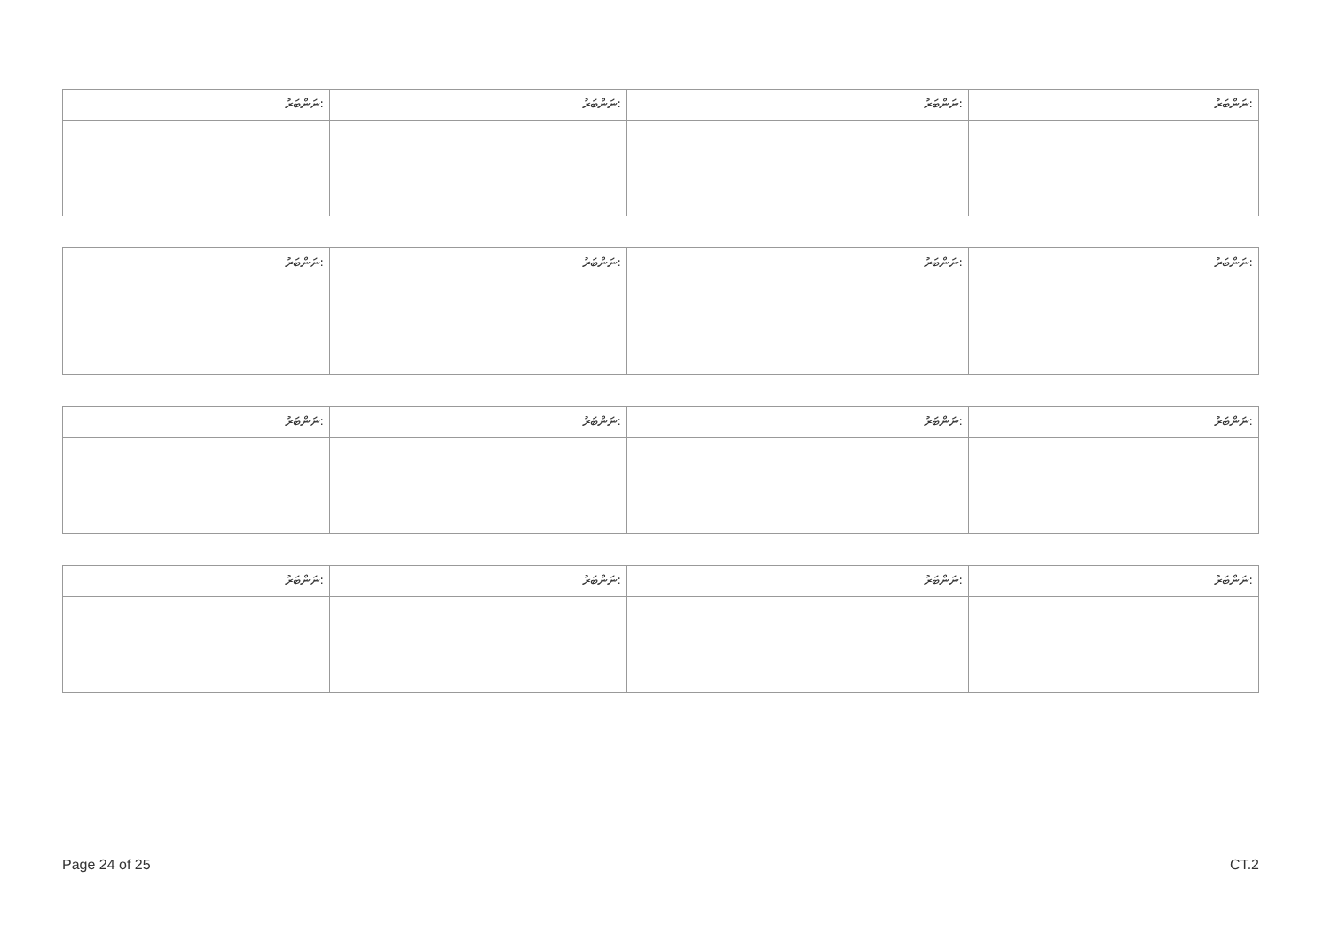| ނަންބަރު: | ނަންބަރު: | ނަންބަރު: | ނަންބަރު: |
| ނަންބަރު: | ނަންބަރު: | ނަންބަރު: | ނަންބަރު: |
| ނަންބަރު: | ނަންބަރު: | ނަންބަރު: | ނަންބަރު: |
| ނަންބަރު: | ނަންބަރު: | ނަންބަރު: | ނަންބަރު: |
Page 24 of 25 CT.2